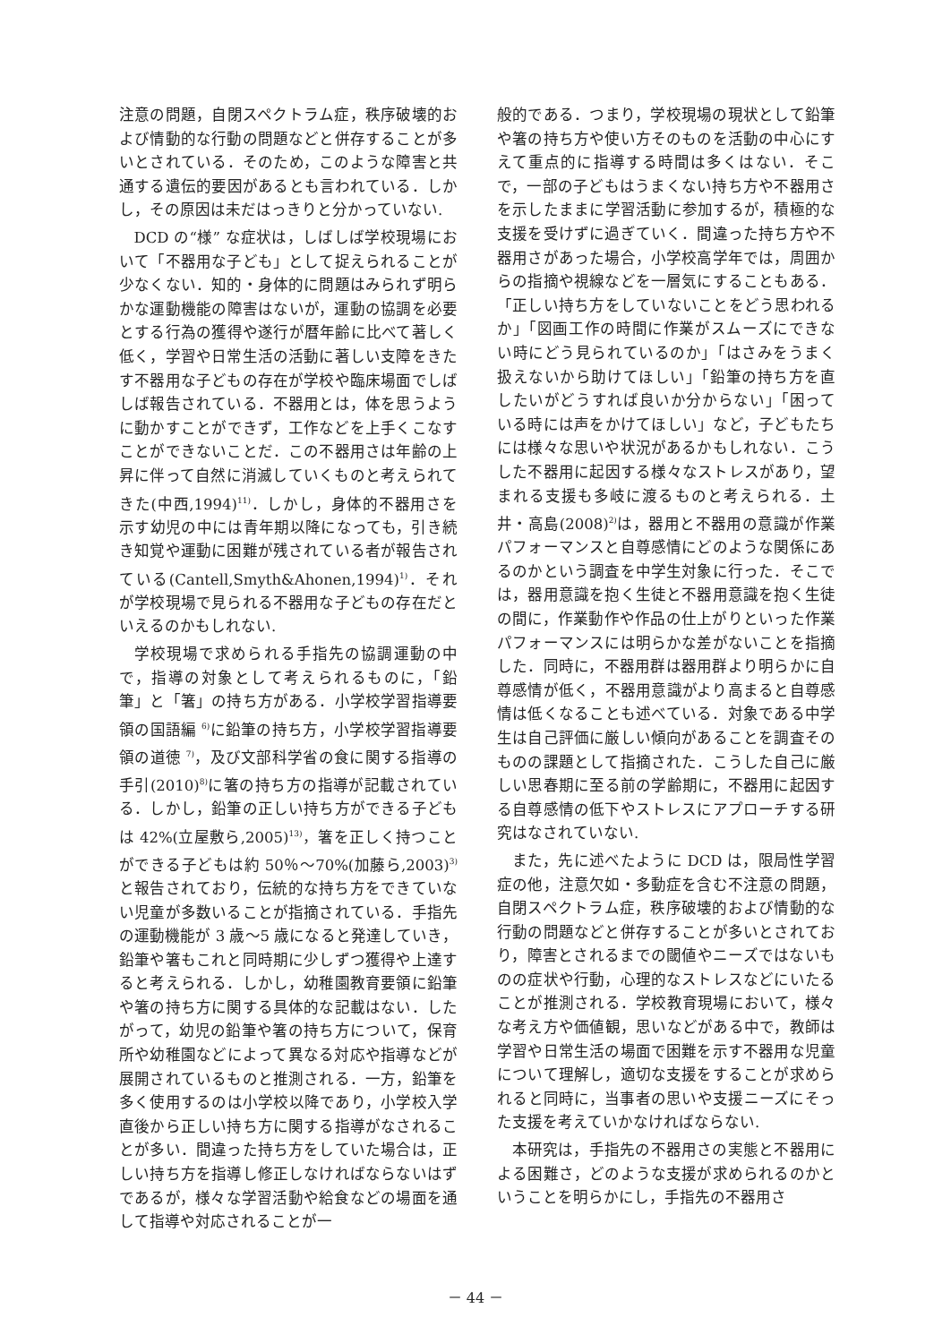注意の問題，自閉スペクトラム症，秩序破壊的および情動的な行動の問題などと併存することが多いとされている．そのため，このような障害と共通する遺伝的要因があるとも言われている．しかし，その原因は未だはっきりと分かっていない.
DCD の“様” な症状は，しばしば学校現場において「不器用な子ども」として捉えられることが少なくない．知的・身体的に問題はみられず明らかな運動機能の障害はないが，運動の協調を必要とする行為の獲得や遂行が暦年齢に比べて著しく低く，学習や日常生活の活動に著しい支障をきたす不器用な子どもの存在が学校や臨床場面でしばしば報告されている．不器用とは，体を思うように動かすことができず，工作などを上手くこなすことができないことだ．この不器用さは年齢の上昇に伴って自然に消滅していくものと考えられてきた(中西,1994)<sup>11)</sup>．しかし，身体的不器用さを示す幼児の中には青年期以降になっても，引き続き知覚や運動に困難が残されている者が報告されている(Cantell,Smyth&Ahonen,1994)<sup>1)</sup>．それが学校現場で見られる不器用な子どもの存在だといえるのかもしれない.
学校現場で求められる手指先の協調運動の中で，指導の対象として考えられるものに，「鉛筆」と「箸」の持ち方がある．小学校学習指導要領の国語編 <sup>6)</sup>に鉛筆の持ち方，小学校学習指導要領の道徳 <sup>7)</sup>，及び文部科学省の食に関する指導の手引(2010)<sup>8)</sup>に箸の持ち方の指導が記載されている．しかし，鉛筆の正しい持ち方ができる子どもは 42%(立屋敷ら,2005)<sup>13)</sup>，箸を正しく持つことができる子どもは約 50％～70%(加藤ら,2003)<sup>3)</sup>と報告されており，伝統的な持ち方をできていない児童が多数いることが指摘されている．手指先の運動機能が 3 歳～5 歳になると発達していき，鉛筆や箸もこれと同時期に少しずつ獲得や上達すると考えられる．しかし，幼稚園教育要領に鉛筆や箸の持ち方に関する具体的な記載はない．したがって，幼児の鉛筆や箸の持ち方について，保育所や幼稚園などによって異なる対応や指導などが展開されているものと推測される．一方，鉛筆を多く使用するのは小学校以降であり，小学校入学直後から正しい持ち方に関する指導がなされることが多い．間違った持ち方をしていた場合は，正しい持ち方を指導し修正しなければならないはずであるが，様々な学習活動や給食などの場面を通して指導や対応されることが一
般的である．つまり，学校現場の現状として鉛筆や箸の持ち方や使い方そのものを活動の中心にすえて重点的に指導する時間は多くはない．そこで，一部の子どもはうまくない持ち方や不器用さを示したままに学習活動に参加するが，積極的な支援を受けずに過ぎていく．間違った持ち方や不器用さがあった場合，小学校高学年では，周囲からの指摘や視線などを一層気にすることもある．「正しい持ち方をしていないことをどう思われるか」「図画工作の時間に作業がスムーズにできない時にどう見られているのか」「はさみをうまく扱えないから助けてほしい」「鉛筆の持ち方を直したいがどうすれば良いか分からない」「困っている時には声をかけてほしい」など，子どもたちには様々な思いや状況があるかもしれない．こうした不器用に起因する様々なストレスがあり，望まれる支援も多岐に渡るものと考えられる．土井・高島(2008)<sup>2)</sup>は，器用と不器用の意識が作業パフォーマンスと自尊感情にどのような関係にあるのかという調査を中学生対象に行った．そこでは，器用意識を抱く生徒と不器用意識を抱く生徒の間に，作業動作や作品の仕上がりといった作業パフォーマンスには明らかな差がないことを指摘した．同時に，不器用群は器用群より明らかに自尊感情が低く，不器用意識がより高まると自尊感情は低くなることも述べている．対象である中学生は自己評価に厳しい傾向があることを調査そのものの課題として指摘された．こうした自己に厳しい思春期に至る前の学齢期に，不器用に起因する自尊感情の低下やストレスにアプローチする研究はなされていない.
また，先に述べたように DCD は，限局性学習症の他，注意欠如・多動症を含む不注意の問題，自閉スペクトラム症，秩序破壊的および情動的な行動の問題などと併存することが多いとされており，障害とされるまでの閾値やニーズではないものの症状や行動，心理的なストレスなどにいたることが推測される．学校教育現場において，様々な考え方や価値観，思いなどがある中で，教師は学習や日常生活の場面で困難を示す不器用な児童について理解し，適切な支援をすることが求められると同時に，当事者の思いや支援ニーズにそった支援を考えていかなければならない.
本研究は，手指先の不器用さの実態と不器用による困難さ，どのような支援が求められるのかということを明らかにし，手指先の不器用さ
－ 44 －